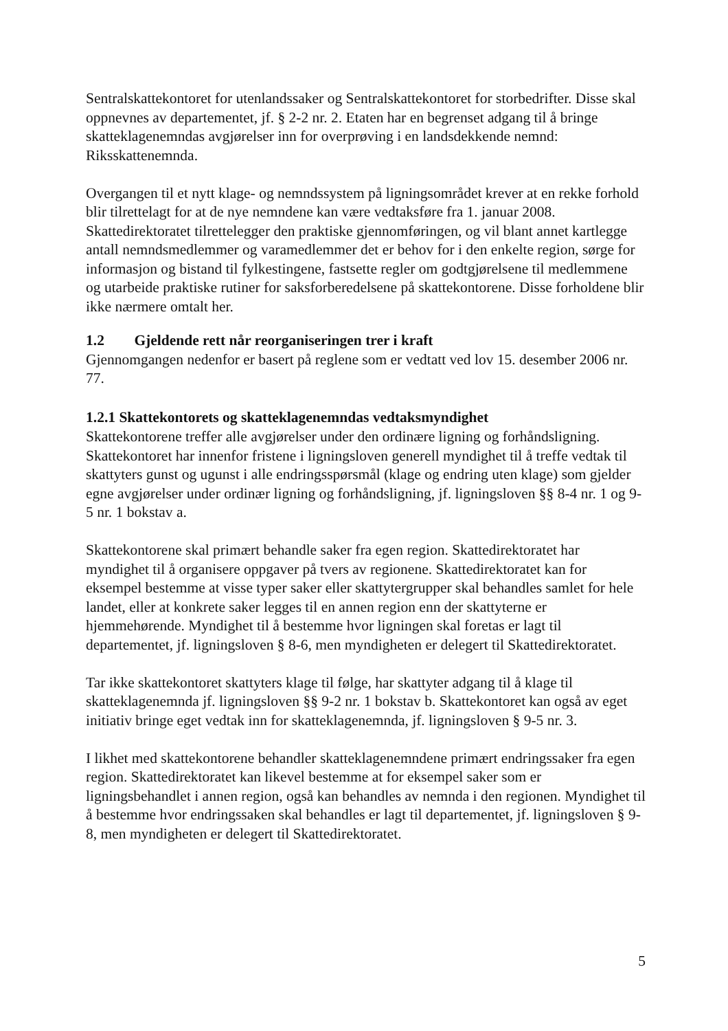Sentralskattekontoret for utenlandssaker og Sentralskattekontoret for storbedrifter. Disse skal oppnevnes av departementet, jf. § 2-2 nr. 2. Etaten har en begrenset adgang til å bringe skatteklagenemndas avgjørelser inn for overprøving i en landsdekkende nemnd: Riksskattenemnda.
Overgangen til et nytt klage- og nemndssystem på ligningsområdet krever at en rekke forhold blir tilrettelagt for at de nye nemndene kan være vedtaksføre fra 1. januar 2008. Skattedirektoratet tilrettelegger den praktiske gjennomføringen, og vil blant annet kartlegge antall nemndsmedlemmer og varamedlemmer det er behov for i den enkelte region, sørge for informasjon og bistand til fylkestingene, fastsette regler om godtgjørelsene til medlemmene og utarbeide praktiske rutiner for saksforberedelsene på skattekontorene. Disse forholdene blir ikke nærmere omtalt her.
1.2 Gjeldende rett når reorganiseringen trer i kraft
Gjennomgangen nedenfor er basert på reglene som er vedtatt ved lov 15. desember 2006 nr. 77.
1.2.1 Skattekontorets og skatteklagenemndas vedtaksmyndighet
Skattekontorene treffer alle avgjørelser under den ordinære ligning og forhåndsligning. Skattekontoret har innenfor fristene i ligningsloven generell myndighet til å treffe vedtak til skattyters gunst og ugunst i alle endringsspørsmål (klage og endring uten klage) som gjelder egne avgjørelser under ordinær ligning og forhåndsligning, jf. ligningsloven §§ 8-4 nr. 1 og 9-5 nr. 1 bokstav a.
Skattekontorene skal primært behandle saker fra egen region. Skattedirektoratet har myndighet til å organisere oppgaver på tvers av regionene. Skattedirektoratet kan for eksempel bestemme at visse typer saker eller skattytergrupper skal behandles samlet for hele landet, eller at konkrete saker legges til en annen region enn der skattyterne er hjemmehørende. Myndighet til å bestemme hvor ligningen skal foretas er lagt til departementet, jf. ligningsloven § 8-6, men myndigheten er delegert til Skattedirektoratet.
Tar ikke skattekontoret skattyters klage til følge, har skattyter adgang til å klage til skatteklagenemnda jf. ligningsloven §§ 9-2 nr. 1 bokstav b. Skattekontoret kan også av eget initiativ bringe eget vedtak inn for skatteklagenemnda, jf. ligningsloven § 9-5 nr. 3.
I likhet med skattekontorene behandler skatteklagenemndene primært endringssaker fra egen region. Skattedirektoratet kan likevel bestemme at for eksempel saker som er ligningsbehandlet i annen region, også kan behandles av nemnda i den regionen. Myndighet til å bestemme hvor endringssaken skal behandles er lagt til departementet, jf. ligningsloven § 9-8, men myndigheten er delegert til Skattedirektoratet.
5